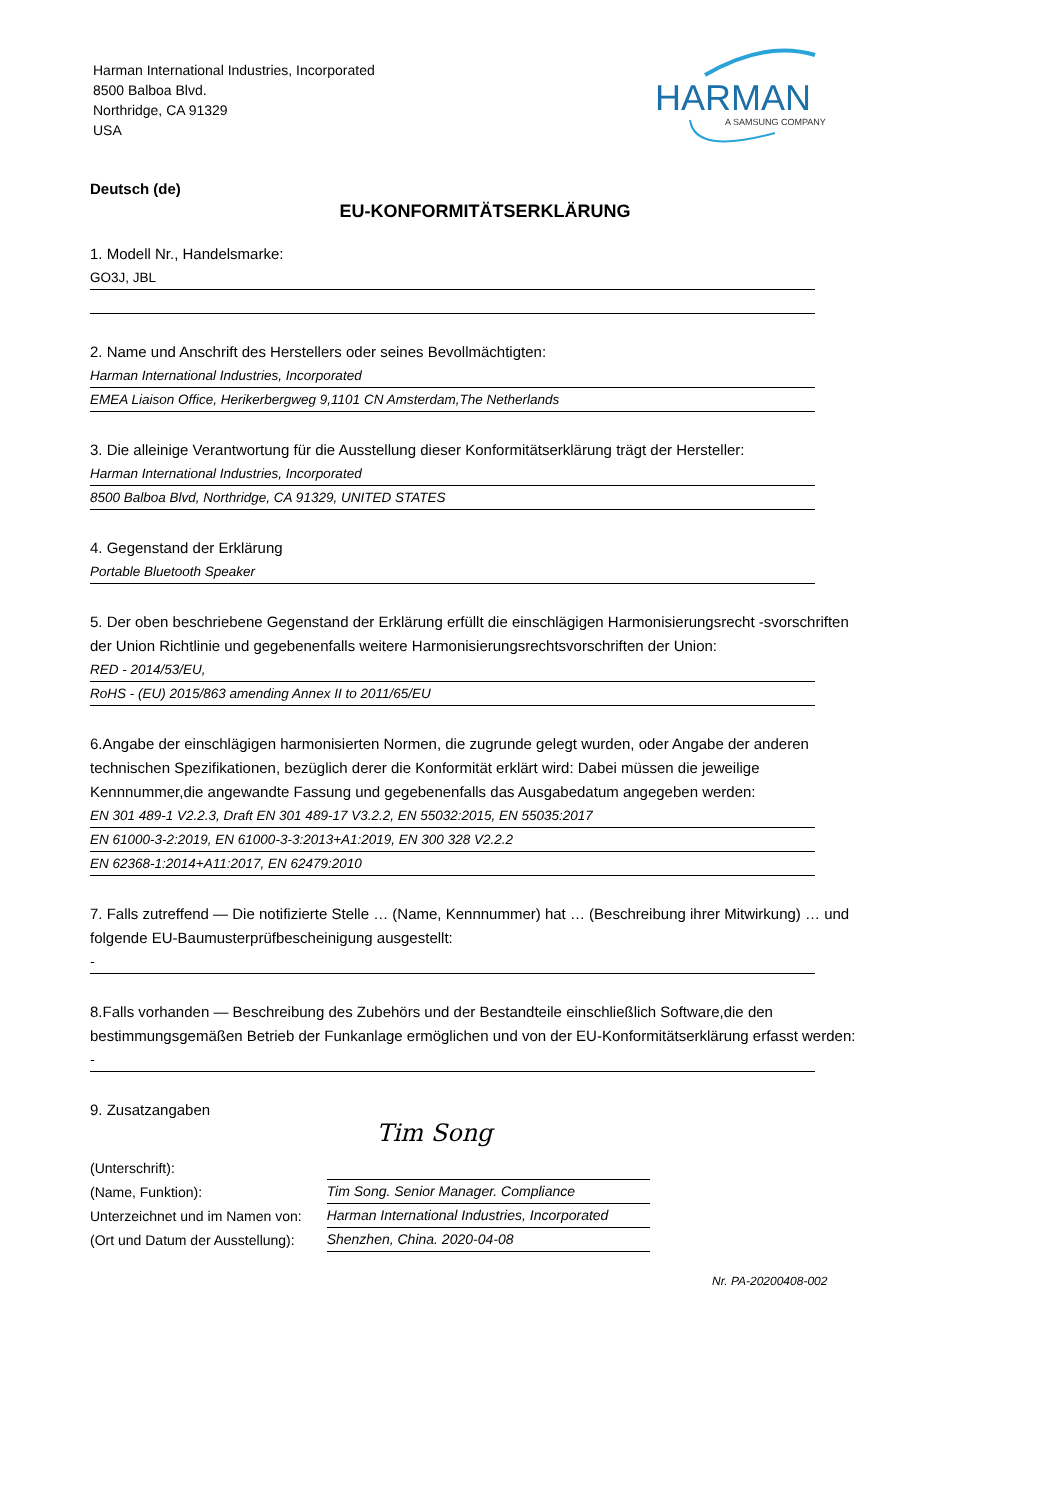Harman International Industries, Incorporated
8500 Balboa Blvd.
Northridge, CA 91329
USA
HARMAN
A SAMSUNG COMPANY
Deutsch (de)
EU-KONFORMITÄTSERKLÄRUNG
1. Modell Nr., Handelsmarke:
GO3J, JBL
2. Name und Anschrift des Herstellers oder seines Bevollmächtigten:
Harman International Industries, Incorporated
EMEA Liaison Office, Herikerbergweg 9,1101 CN Amsterdam,The Netherlands
3. Die alleinige Verantwortung für die Ausstellung dieser Konformitätserklärung trägt der Hersteller:
Harman International Industries, Incorporated
8500 Balboa Blvd, Northridge, CA 91329, UNITED STATES
4. Gegenstand der Erklärung
Portable Bluetooth Speaker
5. Der oben beschriebene Gegenstand der Erklärung erfüllt die einschlägigen Harmonisierungsrecht -svorschriften der Union Richtlinie und gegebenenfalls weitere Harmonisierungsrechtsvorschriften der Union:
RED - 2014/53/EU,
RoHS - (EU) 2015/863 amending Annex II to 2011/65/EU
6.Angabe der einschlägigen harmonisierten Normen, die zugrunde gelegt wurden, oder Angabe der anderen technischen Spezifikationen, bezüglich derer die Konformität erklärt wird: Dabei müssen die jeweilige Kennnummer,die angewandte Fassung und gegebenenfalls das Ausgabedatum angegeben werden:
EN 301 489-1 V2.2.3, Draft EN 301 489-17 V3.2.2, EN 55032:2015, EN 55035:2017
EN 61000-3-2:2019, EN 61000-3-3:2013+A1:2019, EN 300 328 V2.2.2
EN 62368-1:2014+A11:2017, EN 62479:2010
7. Falls zutreffend — Die notifizierte Stelle … (Name, Kennnummer) hat … (Beschreibung ihrer Mitwirkung) … und folgende EU-Baumusterprüfbescheinigung ausgestellt:
-
8.Falls vorhanden — Beschreibung des Zubehörs und der Bestandteile einschließlich Software,die den bestimmungsgemäßen Betrieb der Funkanlage ermöglichen und von der EU-Konformitätserklärung erfasst werden:
-
9. Zusatzangaben
(Unterschrift):
(Name, Funktion):
Unterzeichnet und im Namen von:
(Ort und Datum der Ausstellung):
Tim Song
Tim Song. Senior Manager. Compliance
Harman International Industries, Incorporated
Shenzhen, China. 2020-04-08
Nr. PA-20200408-002